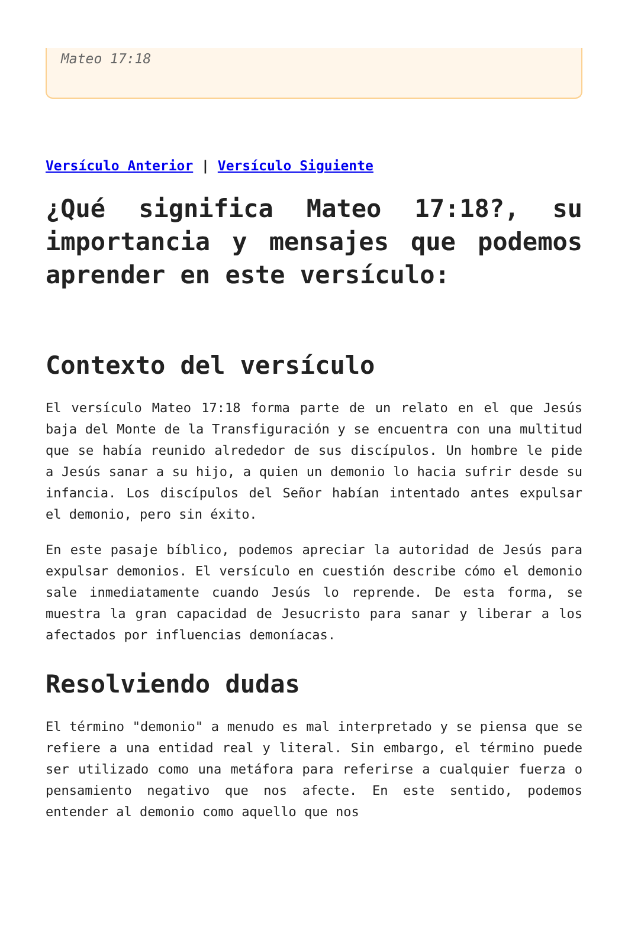Mateo 17:18
Versículo Anterior | Versículo Siguiente
¿Qué significa Mateo 17:18?, su importancia y mensajes que podemos aprender en este versículo:
Contexto del versículo
El versículo Mateo 17:18 forma parte de un relato en el que Jesús baja del Monte de la Transfiguración y se encuentra con una multitud que se había reunido alrededor de sus discípulos. Un hombre le pide a Jesús sanar a su hijo, a quien un demonio lo hacia sufrir desde su infancia. Los discípulos del Señor habían intentado antes expulsar el demonio, pero sin éxito.
En este pasaje bíblico, podemos apreciar la autoridad de Jesús para expulsar demonios. El versículo en cuestión describe cómo el demonio sale inmediatamente cuando Jesús lo reprende. De esta forma, se muestra la gran capacidad de Jesucristo para sanar y liberar a los afectados por influencias demoníacas.
Resolviendo dudas
El término "demonio" a menudo es mal interpretado y se piensa que se refiere a una entidad real y literal. Sin embargo, el término puede ser utilizado como una metáfora para referirse a cualquier fuerza o pensamiento negativo que nos afecte. En este sentido, podemos entender al demonio como aquello que nos